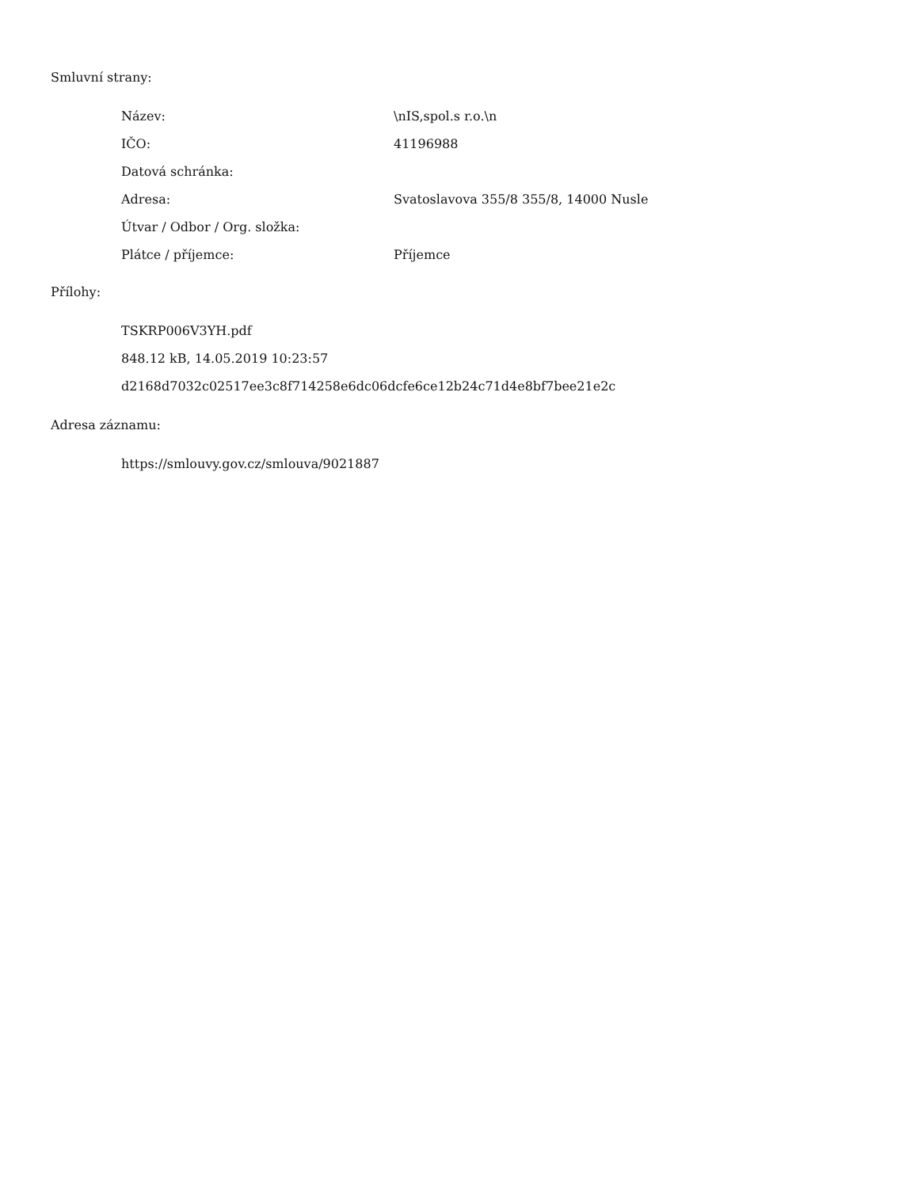Smluvní strany:
| Název: | \nIS,spol.s r.o.\n |
| IČO: | 41196988 |
| Datová schránka: | |
| Adresa: | Svatoslavova 355/8 355/8, 14000 Nusle |
| Útvar / Odbor / Org. složka: | |
| Plátce / příjemce: | Příjemce |
Přílohy:
TSKRP006V3YH.pdf
848.12 kB, 14.05.2019 10:23:57
d2168d7032c02517ee3c8f714258e6dc06dcfe6ce12b24c71d4e8bf7bee21e2c
Adresa záznamu:
https://smlouvy.gov.cz/smlouva/9021887